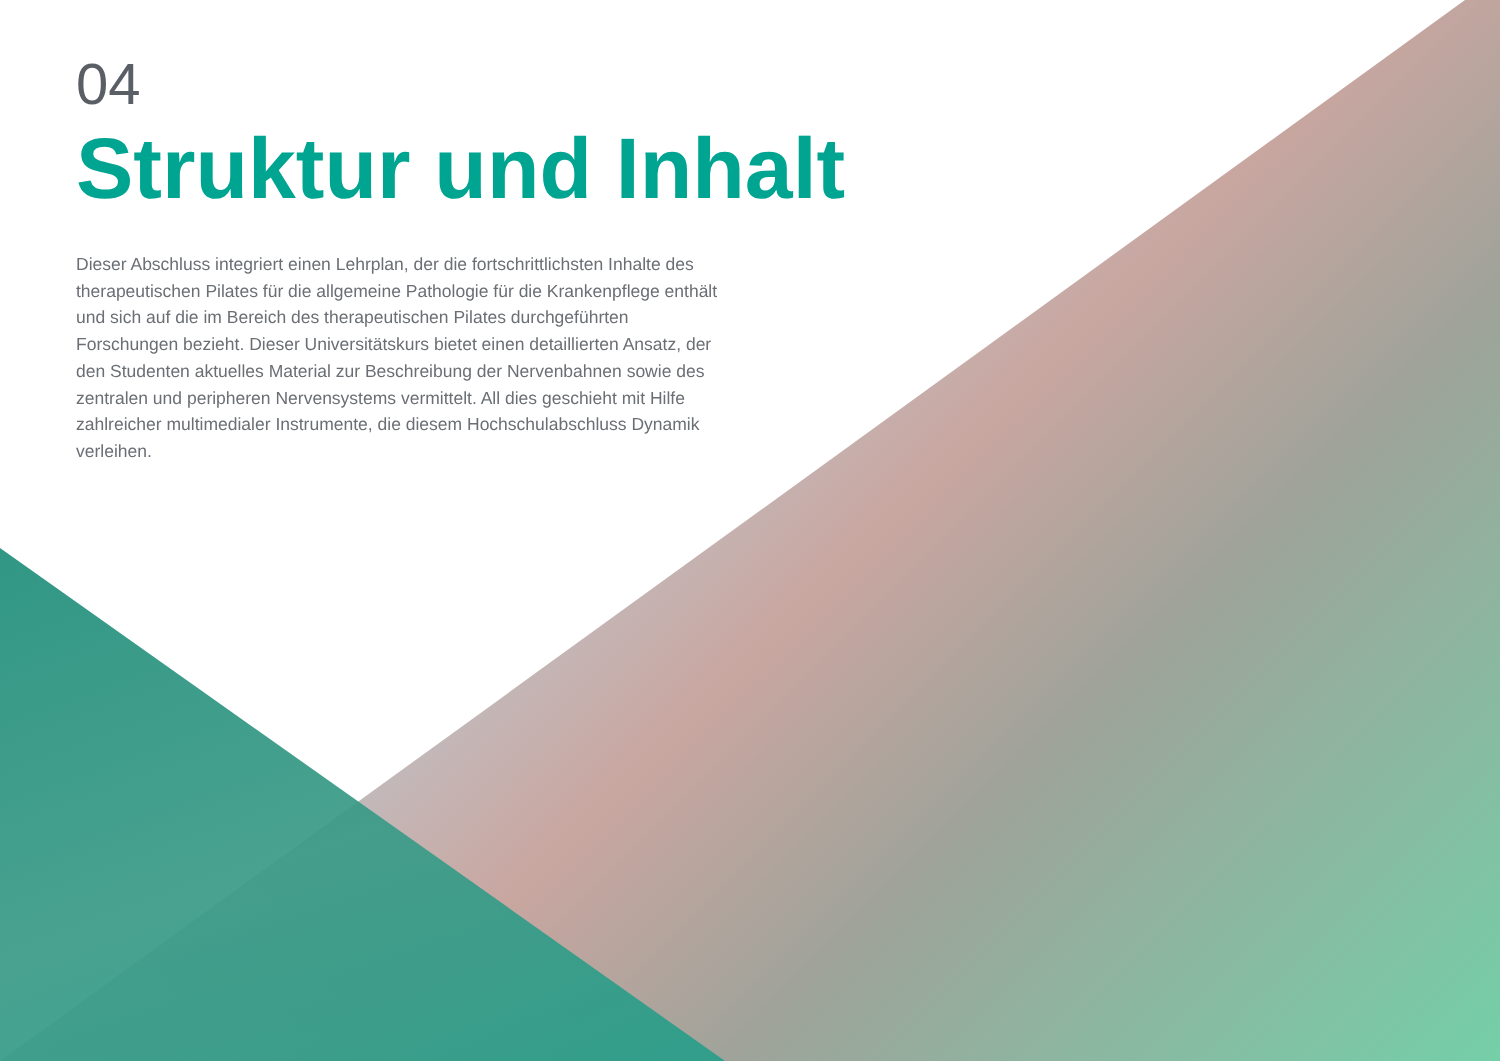04
Struktur und Inhalt
Dieser Abschluss integriert einen Lehrplan, der die fortschrittlichsten Inhalte des therapeutischen Pilates für die allgemeine Pathologie für die Krankenpflege enthält und sich auf die im Bereich des therapeutischen Pilates durchgeführten Forschungen bezieht. Dieser Universitätskurs bietet einen detaillierten Ansatz, der den Studenten aktuelles Material zur Beschreibung der Nervenbahnen sowie des zentralen und peripheren Nervensystems vermittelt. All dies geschieht mit Hilfe zahlreicher multimedialer Instrumente, die diesem Hochschulabschluss Dynamik verleihen.